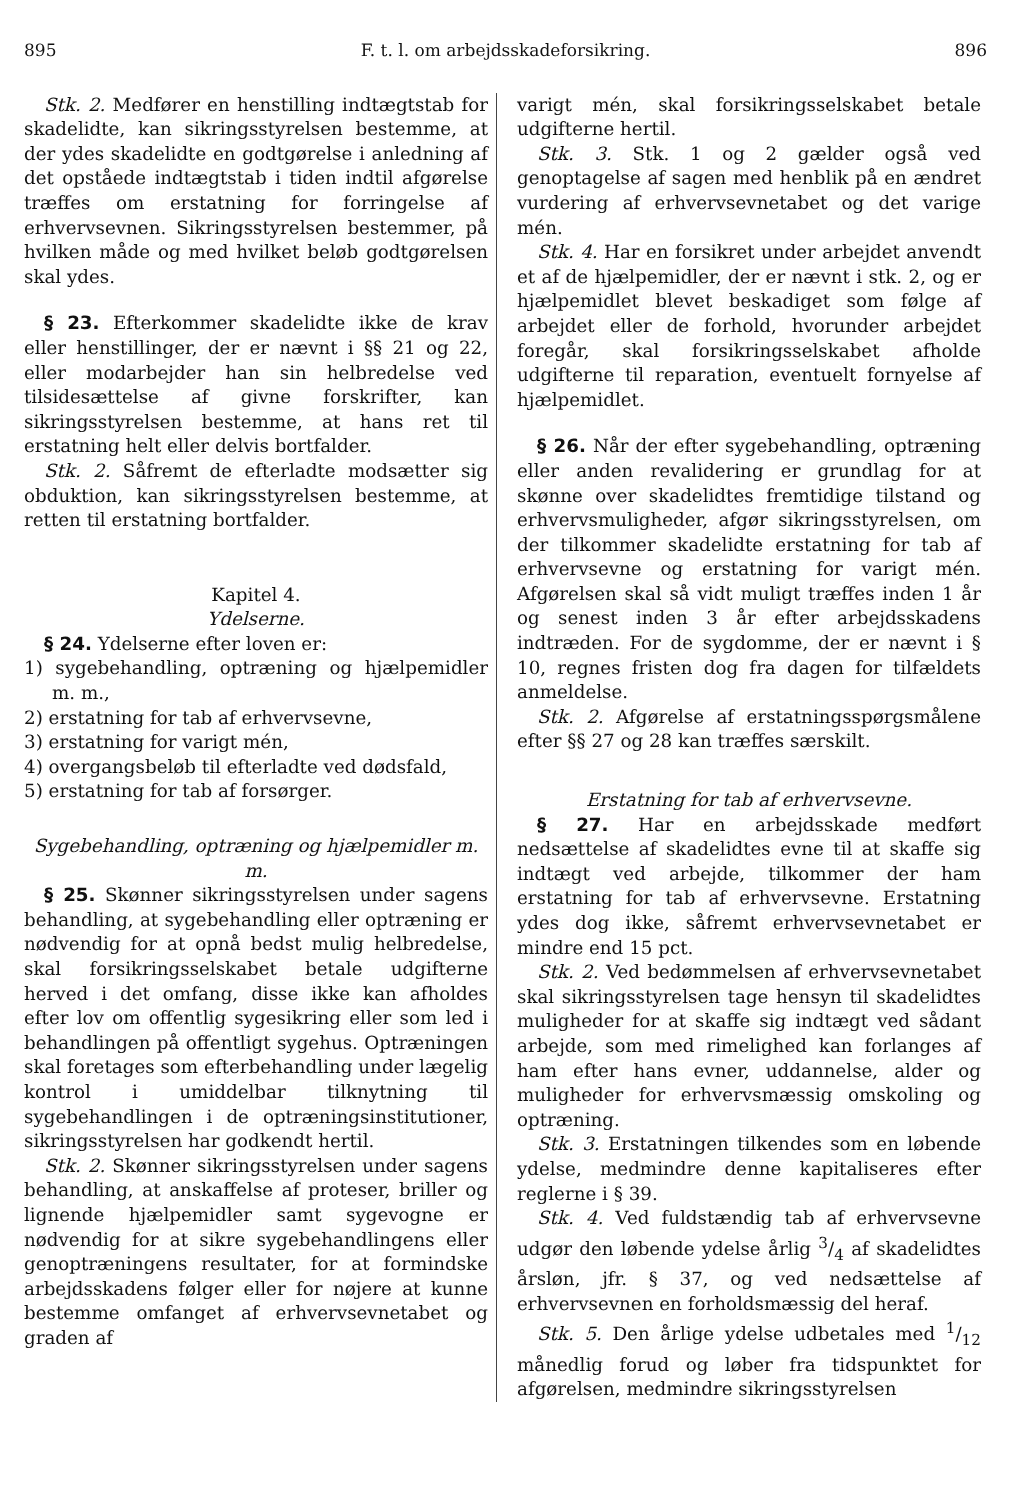895 F. t. l. om arbejdsskadeforsikring. 896
Stk. 2. Medfører en henstilling indtægtstab for skadelidte, kan sikringsstyrelsen bestemme, at der ydes skadelidte en godtgørelse i anledning af det opståede indtægtstab i tiden indtil afgørelse træffes om erstatning for forringelse af erhvervsevnen. Sikringsstyrelsen bestemmer, på hvilken måde og med hvilket beløb godtgørelsen skal ydes.
§ 23. Efterkommer skadelidte ikke de krav eller henstillinger, der er nævnt i §§ 21 og 22, eller modarbejder han sin helbredelse ved tilsidesættelse af givne forskrifter, kan sikringsstyrelsen bestemme, at hans ret til erstatning helt eller delvis bortfalder.
Stk. 2. Såfremt de efterladte modsætter sig obduktion, kan sikringsstyrelsen bestemme, at retten til erstatning bortfalder.
Kapitel 4.
Ydelserne.
§ 24. Ydelserne efter loven er:
1) sygebehandling, optræning og hjælpemidler m. m.,
2) erstatning for tab af erhvervsevne,
3) erstatning for varigt mén,
4) overgangsbeløb til efterladte ved dødsfald,
5) erstatning for tab af forsørger.
Sygebehandling, optræning og hjælpemidler m. m.
§ 25. Skønner sikringsstyrelsen under sagens behandling, at sygebehandling eller optræning er nødvendig for at opnå bedst mulig helbredelse, skal forsikringsselskabet betale udgifterne herved i det omfang, disse ikke kan afholdes efter lov om offentlig sygesikring eller som led i behandlingen på offentligt sygehus. Optræningen skal foretages som efterbehandling under lægelig kontrol i umiddelbar tilknytning til sygebehandlingen i de optræningsinstitutioner, sikringsstyrelsen har godkendt hertil.
Stk. 2. Skønner sikringsstyrelsen under sagens behandling, at anskaffelse af proteser, briller og lignende hjælpemidler samt sygevogne er nødvendig for at sikre sygebehandlingens eller genoptræningens resultater, for at formindske arbejdsskadens følger eller for nøjere at kunne bestemme omfanget af erhvervsevnetabet og graden af
varigt mén, skal forsikringsselskabet betale udgifterne hertil.
Stk. 3. Stk. 1 og 2 gælder også ved genoptagelse af sagen med henblik på en ændret vurdering af erhvervsevnetabet og det varige mén.
Stk. 4. Har en forsikret under arbejdet anvendt et af de hjælpemidler, der er nævnt i stk. 2, og er hjælpemidlet blevet beskadiget som følge af arbejdet eller de forhold, hvorunder arbejdet foregår, skal forsikringsselskabet afholde udgifterne til reparation, eventuelt fornyelse af hjælpemidlet.
§ 26. Når der efter sygebehandling, optræning eller anden revalidering er grundlag for at skønne over skadelidtes fremtidige tilstand og erhvervsmuligheder, afgør sikringsstyrelsen, om der tilkommer skadelidte erstatning for tab af erhvervsevne og erstatning for varigt mén. Afgørelsen skal så vidt muligt træffes inden 1 år og senest inden 3 år efter arbejdsskadens indtræden. For de sygdomme, der er nævnt i § 10, regnes fristen dog fra dagen for tilfældets anmeldelse.
Stk. 2. Afgørelse af erstatningsspørgsmålene efter §§ 27 og 28 kan træffes særskilt.
Erstatning for tab af erhvervsevne.
§ 27. Har en arbejdsskade medført nedsættelse af skadelidtes evne til at skaffe sig indtægt ved arbejde, tilkommer der ham erstatning for tab af erhvervsevne. Erstatning ydes dog ikke, såfremt erhvervsevnetabet er mindre end 15 pct.
Stk. 2. Ved bedømmelsen af erhvervsevnetabet skal sikringsstyrelsen tage hensyn til skadelidtes muligheder for at skaffe sig indtægt ved sådant arbejde, som med rimelighed kan forlanges af ham efter hans evner, uddannelse, alder og muligheder for erhvervsmæssig omskoling og optræning.
Stk. 3. Erstatningen tilkendes som en løbende ydelse, medmindre denne kapitaliseres efter reglerne i § 39.
Stk. 4. Ved fuldstændig tab af erhvervsevne udgør den løbende ydelse årlig 3/4 af skadelidtes årsløn, jfr. § 37, og ved nedsættelse af erhvervsevnen en forholdsmæssig del heraf.
Stk. 5. Den årlige ydelse udbetales med 1/12 månedlig forud og løber fra tidspunktet for afgørelsen, medmindre sikringsstyrelsen